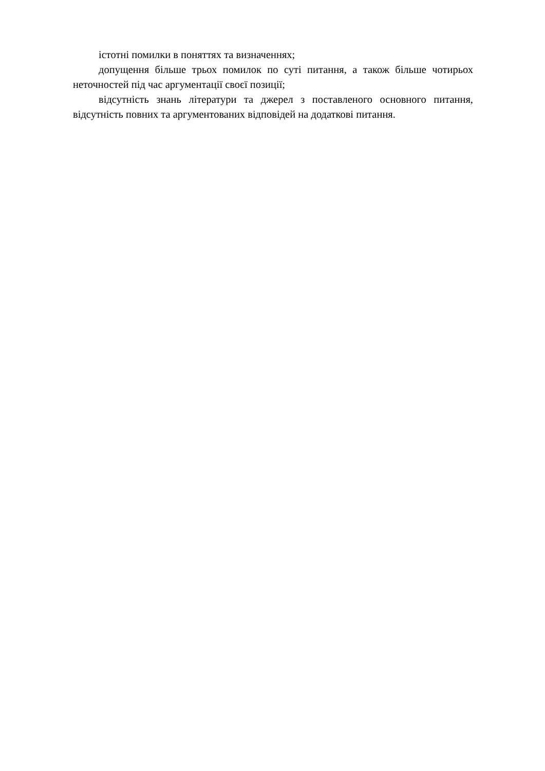істотні помилки в поняттях та визначеннях;
допущення більше трьох помилок по суті питання, а також більше чотирьох неточностей під час аргументації своєї позиції;
відсутність знань літератури та джерел з поставленого основного питання, відсутність повних та аргументованих відповідей на додаткові питання.